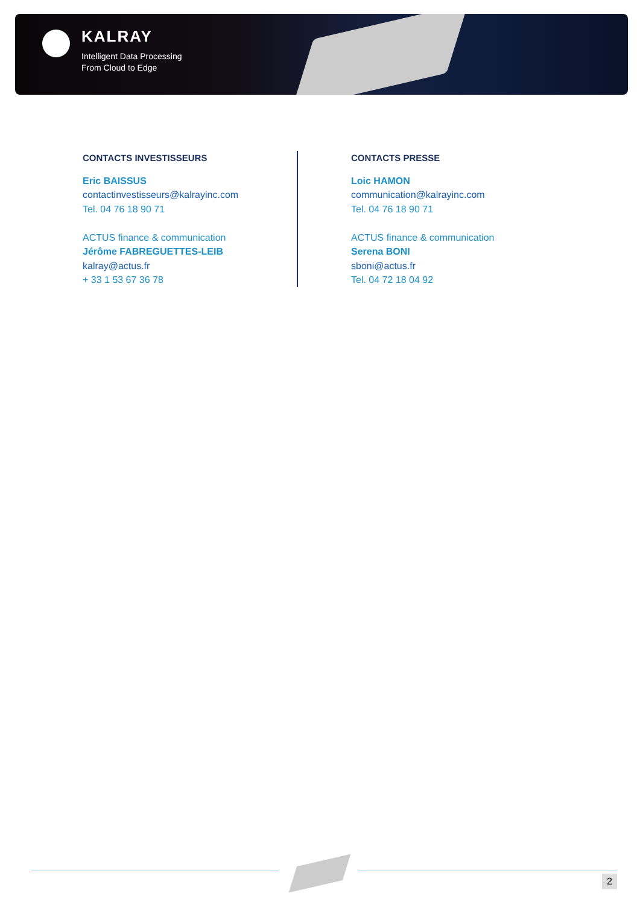KALRAY
Intelligent Data Processing
From Cloud to Edge
CONTACTS INVESTISSEURS
Eric BAISSUS
contactinvestisseurs@kalrayinc.com
Tel. 04 76 18 90 71
ACTUS finance & communication
Jérôme FABREGUETTES-LEIB
kalray@actus.fr
+ 33 1 53 67 36 78
CONTACTS PRESSE
Loic HAMON
communication@kalrayinc.com
Tel. 04 76 18 90 71
ACTUS finance & communication
Serena BONI
sboni@actus.fr
Tel. 04 72 18 04 92
2